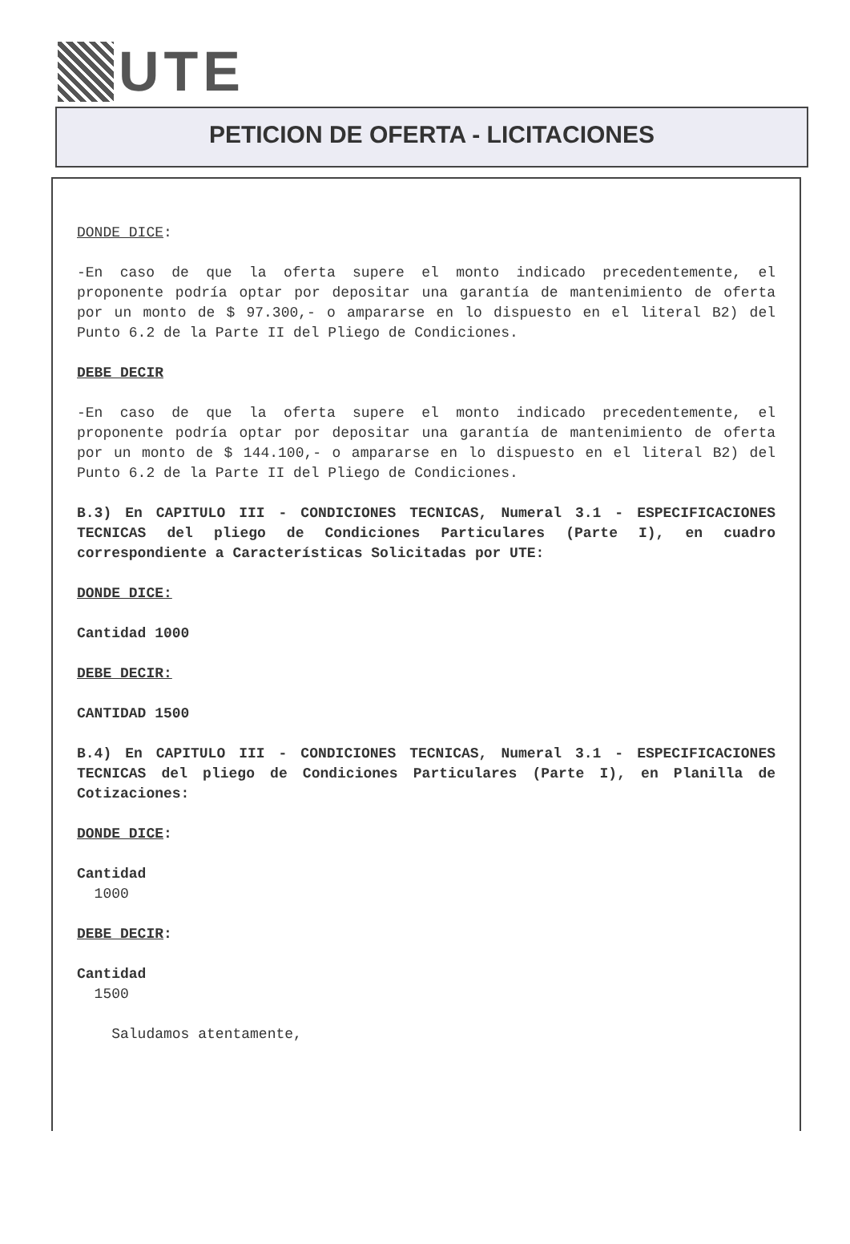UTE
PETICION DE OFERTA - LICITACIONES
DONDE DICE:
-En caso de que la oferta supere el monto indicado precedentemente, el proponente podría optar por depositar una garantía de mantenimiento de oferta por un monto de $ 97.300,- o ampararse en lo dispuesto en el literal B2) del Punto 6.2 de la Parte II del Pliego de Condiciones.
DEBE DECIR
-En caso de que la oferta supere el monto indicado precedentemente, el proponente podría optar por depositar una garantía de mantenimiento de oferta por un monto de $ 144.100,- o ampararse en lo dispuesto en el literal B2) del Punto 6.2 de la Parte II del Pliego de Condiciones.
B.3) En CAPITULO III - CONDICIONES TECNICAS, Numeral 3.1 - ESPECIFICACIONES TECNICAS del pliego de Condiciones Particulares (Parte I), en cuadro correspondiente a Características Solicitadas por UTE:
DONDE DICE:
Cantidad 1000
DEBE DECIR:
CANTIDAD 1500
B.4) En CAPITULO III - CONDICIONES TECNICAS, Numeral 3.1 - ESPECIFICACIONES TECNICAS del pliego de Condiciones Particulares (Parte I), en Planilla de Cotizaciones:
DONDE DICE:
Cantidad
1000
DEBE DECIR:
Cantidad
1500
Saludamos atentamente,